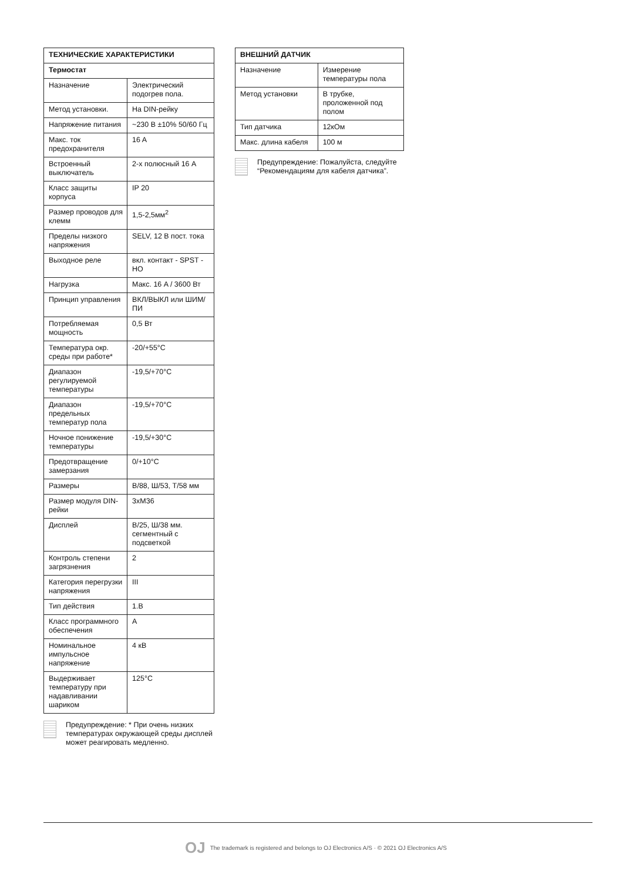| ТЕХНИЧЕСКИЕ ХАРАКТЕРИСТИКИ | |
| --- | --- |
| Термостат | |
| Назначение | Электрический подогрев пола. |
| Метод установки. | На DIN-рейку |
| Напряжение питания | ~230 В ±10% 50/60 Гц |
| Макс. ток предохранителя | 16 A |
| Встроенный выключатель | 2-х полюсный 16 A |
| Класс защиты корпуса | IP 20 |
| Размер проводов для клемм | 1,5-2,5мм<sup>2</sup> |
| Пределы низкого напряжения | SELV, 12 В пост. тока |
| Выходное реле | вкл. контакт - SPST - НО |
| Нагрузка | Макс. 16 A / 3600 Вт |
| Принцип управления | ВКЛ/ВЫКЛ или ШИМ/ПИ |
| Потребляемая мощность | 0,5 Вт |
| Температура окр. среды при работе* | -20/+55°C |
| Диапазон регулируемой температуры | -19,5/+70°C |
| Диапазон предельных температур пола | -19,5/+70°C |
| Ночное понижение температуры | -19,5/+30°C |
| Предотвращение замерзания | 0/+10°C |
| Размеры | В/88, Ш/53, Т/58 мм |
| Размер модуля DIN-рейки | 3xM36 |
| Дисплей | В/25, Ш/38 мм. сегментный с подсветкой |
| Контроль степени загрязнения | 2 |
| Категория перегрузки напряжения | III |
| Тип действия | 1.B |
| Класс программного обеспечения | A |
| Номинальное импульсное напряжение | 4 кВ |
| Выдерживает температуру при надавливании шариком | 125°C |
Предупреждение: * При очень низких температурах окружающей среды дисплей может реагировать медленно.
| ВНЕШНИЙ ДАТЧИК | |
| --- | --- |
| Назначение | Измерение температуры пола |
| Метод установки | В трубке, проложенной под полом |
| Тип датчика | 12кОм |
| Макс. длина кабеля | 100 м |
Предупреждение: Пожалуйста, следуйте “Рекомендациям для кабеля датчика”.
OJ The trademark is registered and belongs to OJ Electronics A/S · © 2021 OJ Electronics A/S